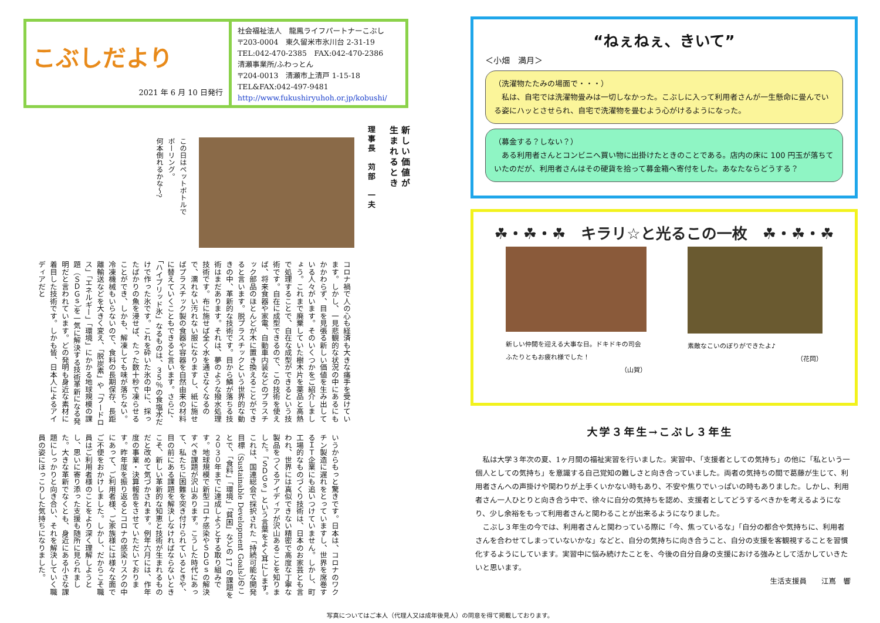こぶしだより
2021 年 6 月 10 日発行
社会福祉法人　龍鳳ライフパートナーこぶし
〒203-0004　東久留米市氷川台 2-31-19
TEL:042-470-2385　FAX:042-470-2386
清瀬事業所/ふわっとん
〒204-0013　清瀬市上清戸 1-15-18
TEL&FAX:042-497-9481
http://www.fukushiryuhoh.or.jp/kobushi/
新しい価値が
生まれるとき
理事長　苅部　一夫
この日はペットボトルで
ボーリング。
何本倒れるかな～?
コロナ禍で人の心も経済も大きな痛手を受けています。しかし、一見悲観的な状況の中にあるにもかかわらず、目を見張る新しい価値を生み出している人々がいます。そのいくつかをご紹介しましょう。これまで廃棄していた樹木片を薬品と高熱で処理することで、自在な成型ができるという技術です。自在に成型できるので、この技術を使えば、将来食器や家電、自動車内装などのプラスチック部品のほとんどが木に置き換えることができると言います。脱プラスチックという世界的な動きの中、革新的な技術です。目から鱗が落ちる技術はまだあります。それは、夢のような撥水処理技術です。布に施せば全く水を通さなくなるので、濡れない汚れない服になりますし、紙に施せばプラスチック製の食器や容器を自然由来の材料に替えていくこともできると言います。さらに、「ハイブリッド氷」なるものは、３５％の食塩水だけで作った氷です。これを砕いた氷の中に、採ったばかりの魚を浸せば、たった数十秒で凍らせることができ、しかも、解凍しても味が落ちない。冷凍機械もいらないので、食料の長期保存、長距離輸送などを大きく変え、「脱炭素」や「フードロス」「エネルギー」「環境」にかかる地球規模の課題（ＳＤＧｓ）を一気に解決する技術革新になる発明だと言われています。どの発明も身近な素材に着目した技術です。しかも皆、日本人によるアイディアだと
いうからもっと驚きです。日本は、コロナのワクチン製造に遅れをとっていますし、世界を席巻するＩＴ企業にも追いつけていません。しかし、町工場的なものづくり技術は、日本のお家芸とも言われ、世界には真似できない精密で高度な丁寧な製品をつくるアイディアが沢山あることを知りました。「ＳＤＧｓ」という言葉をよく耳にします。これは、国連総会で採択された「持続可能な開発目標（Sustainable Development Goals）」のことで、「食料」「環境」「貧困」などの 17 の課題を２０３０年までに達成しようとする取り組みです。地球規模で新型コロナ感染やＳＤＧｓの解決すべき課題が沢山あります。こうした時代にあって、私たちに困難を突き付けられているときや、目の前にある課題を解決しなければならないときこそ、新しい革新的な知恵と技術が生まれるものだと改めて気づかされます。例年六月には、作年度の事業・決算報告をさせていただいております。昨年度を振り返るとコロナの感染リスクの中にあって、ご利用者様、ご家族様には様々な面でご不便をおかけしました。しかし、だからこそ職員はご利用者様のことをより深く理解しようとし、思いに寄り添った支援も随所に見られました。大きな革新でなくとも、身近にある小さな課題にしっかりと向き合い、それを解決していく職員の姿にほっこりした気持ちになりました。
“ねぇねぇ、きいて”
＜小畑　満月＞
（洗濯物たたみの場面で・・・）
　私は、自宅では洗濯物畳みは一切しなかった。こぶしに入って利用者さんが一生懸命に畳んでいる姿にハッとさせられ、自宅で洗濯物を畳むよう心がけるようになった。
（募金する？しない？）
　ある利用者さんとコンビニへ買い物に出掛けたときのことである。店内の床に 100 円玉が落ちていたのだが、利用者さんはその硬貨を拾って募金箱へ寄付をした。あなたならどうする？
☘・☘・☘　キラリ☆と光るこの一枚　☘・☘・☘
新しい仲間を迎える大事な日。ドキドキの司会ふたりともお疲れ様でした！
（山賀）
素敵なこいのぼりができたよ♪
（花岡）
大学３年生→こぶし３年生
　私は大学３年次の夏、1ヶ月間の福祉実習を行いました。実習中、「支援者としての気持ち」の他に「私という一個人としての気持ち」を意識する自己覚知の難しさと向き合っていました。両者の気持ちの間で葛藤が生じて、利用者さんへの声掛けや関わりが上手くいかない時もあり、不安や焦りでいっぱいの時もありました。しかし、利用者さん一人ひとりと向き合う中で、徐々に自分の気持ちを認め、支援者としてどうするべきかを考えるようになり、少し余裕をもって利用者さんと関わることが出来るようになりました。
　こぶし３年生の今では、利用者さんと関わっている際に「今、焦っているな」「自分の都合や気持ちに、利用者さんを合わせてしまっていないかな」などと、自分の気持ちに向き合うこと、自分の支援を客観視することを習慣化するようにしています。実習中に悩み続けたことを、今後の自分自身の支援における強みとして活かしていきたいと思います。
生活支援員　　江嶌　響
写真についてはご本人（代理人又は成年後見人）の同意を得て掲載しております。